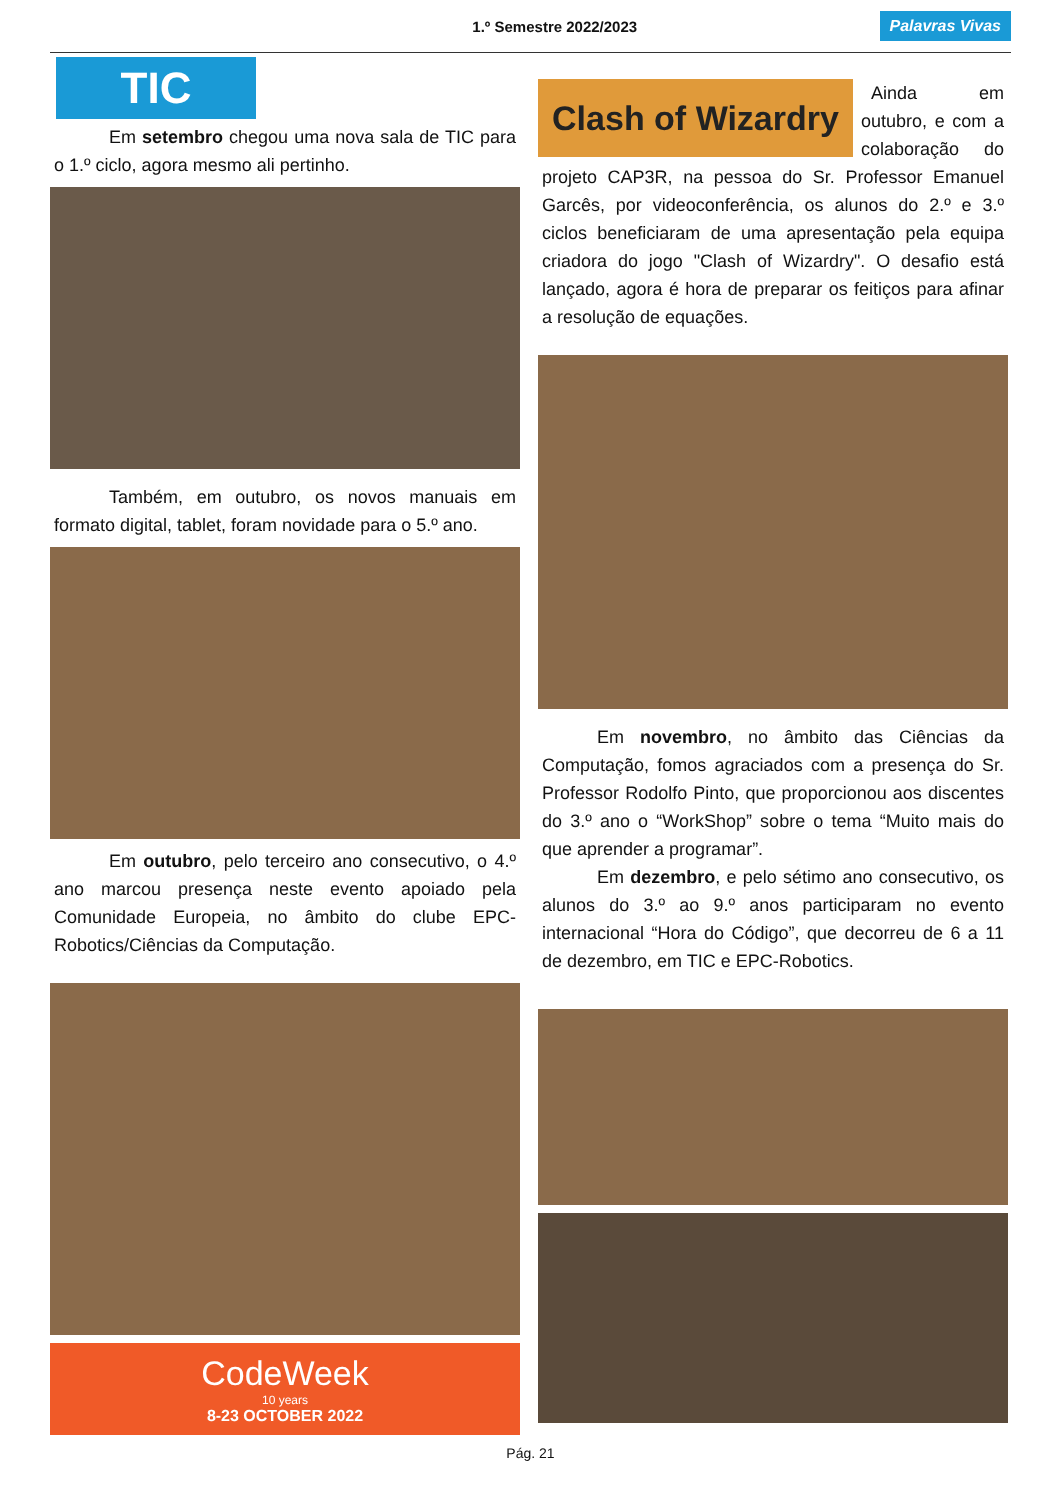1.º Semestre 2022/2023 Palavras Vivas
TIC
Em setembro chegou uma nova sala de TIC para o 1.º ciclo, agora mesmo ali pertinho.
Também, em outubro, os novos manuais em formato digital, tablet, foram novidade para o 5.º ano.
Em outubro, pelo terceiro ano consecutivo, o 4.º ano marcou presença neste evento apoiado pela Comunidade Europeia, no âmbito do clube EPC-Robotics/Ciências da Computação.
CodeWeek
10 years
8-23 OCTOBER 2022
Clash of Wizardry
Ainda em outubro, e com a colaboração do projeto CAP3R, na pessoa do Sr. Professor Emanuel Garcês, por videoconferência, os alunos do 2.º e 3.º ciclos beneficiaram de uma apresentação pela equipa criadora do jogo "Clash of Wizardry". O desafio está lançado, agora é hora de preparar os feitiços para afinar a resolução de equações.
Em novembro, no âmbito das Ciências da Computação, fomos agraciados com a presença do Sr. Professor Rodolfo Pinto, que proporcionou aos discentes do 3.º ano o “WorkShop” sobre o tema “Muito mais do que aprender a programar”.
Em dezembro, e pelo sétimo ano consecutivo, os alunos do 3.º ao 9.º anos participaram no evento internacional “Hora do Código”, que decorreu de 6 a 11 de dezembro, em TIC e EPC-Robotics.
Pág. 21